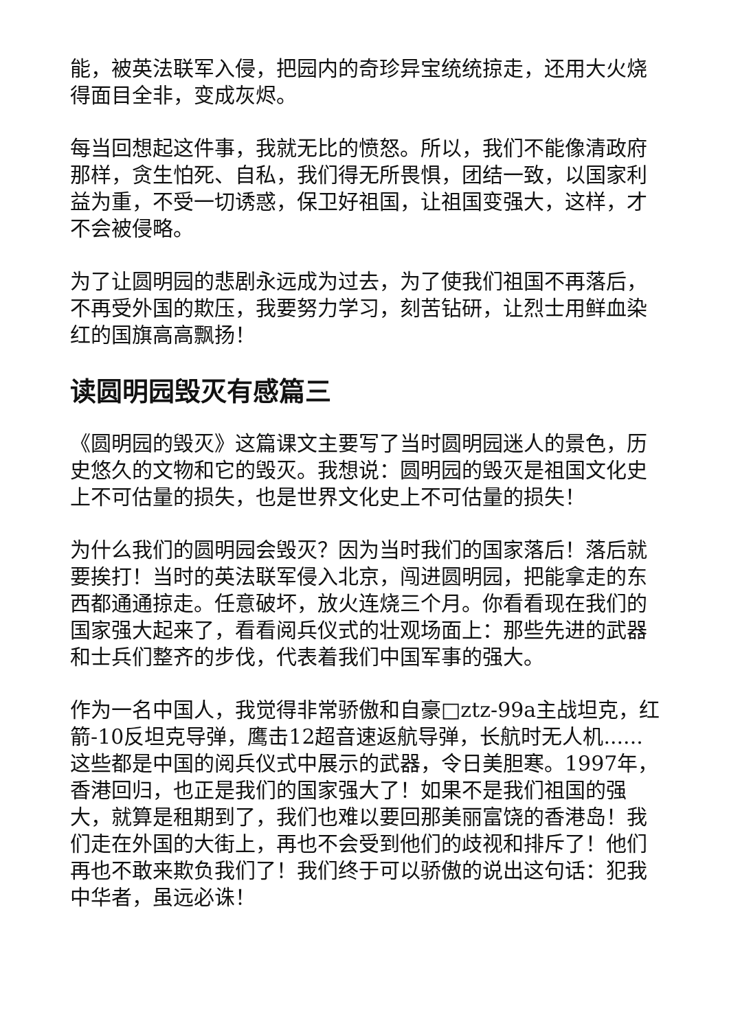能，被英法联军入侵，把园内的奇珍异宝统统掠走，还用大火烧得面目全非，变成灰烬。
每当回想起这件事，我就无比的愤怒。所以，我们不能像清政府那样，贪生怕死、自私，我们得无所畏惧，团结一致，以国家利益为重，不受一切诱惑，保卫好祖国，让祖国变强大，这样，才不会被侵略。
为了让圆明园的悲剧永远成为过去，为了使我们祖国不再落后，不再受外国的欺压，我要努力学习，刻苦钻研，让烈士用鲜血染红的国旗高高飘扬！
读圆明园毁灭有感篇三
《圆明园的毁灭》这篇课文主要写了当时圆明园迷人的景色，历史悠久的文物和它的毁灭。我想说：圆明园的毁灭是祖国文化史上不可估量的损失，也是世界文化史上不可估量的损失！
为什么我们的圆明园会毁灭？因为当时我们的国家落后！落后就要挨打！当时的英法联军侵入北京，闯进圆明园，把能拿走的东西都通通掠走。任意破坏，放火连烧三个月。你看看现在我们的国家强大起来了，看看阅兵仪式的壮观场面上：那些先进的武器和士兵们整齐的步伐，代表着我们中国军事的强大。
作为一名中国人，我觉得非常骄傲和自豪□ztz-99a主战坦克，红箭-10反坦克导弹，鹰击12超音速返航导弹，长航时无人机......这些都是中国的阅兵仪式中展示的武器，令日美胆寒。1997年，香港回归，也正是我们的国家强大了！如果不是我们祖国的强大，就算是租期到了，我们也难以要回那美丽富饶的香港岛！我们走在外国的大街上，再也不会受到他们的歧视和排斥了！他们再也不敢来欺负我们了！我们终于可以骄傲的说出这句话：犯我中华者，虽远必诛！